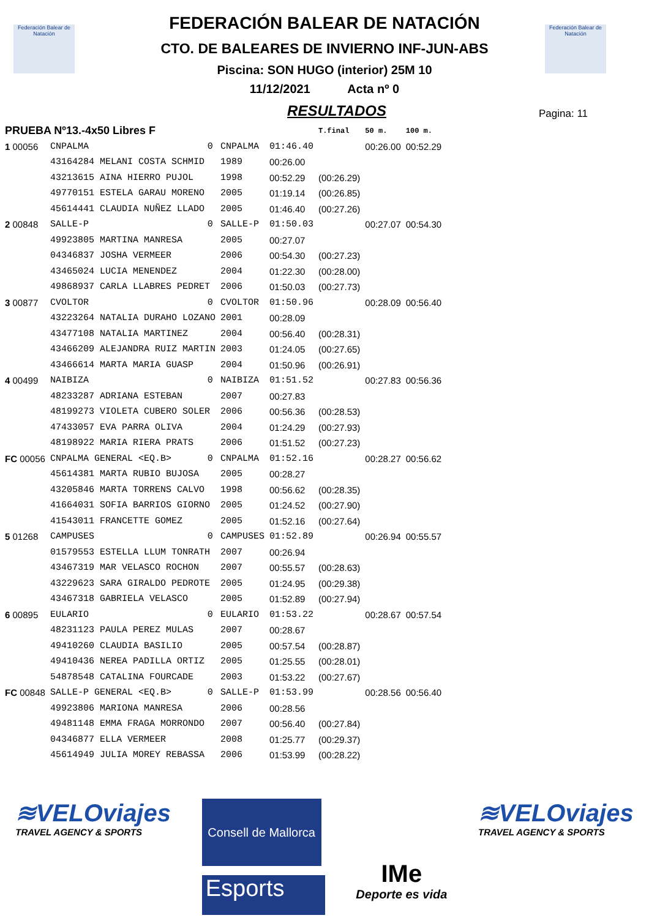Federación Balear de Natación
Federación Balear de Natación
FEDERACIÓN BALEAR DE NATACIÓN
CTO. DE BALEARES DE INVIERNO INF-JUN-ABS
Piscina: SON HUGO (interior) 25M 10
11/12/2021 Acta nº 0
RESULTADOS
Pagina: 11
| PRUEBA Nº13.-4x50 Libres F | | | | | T.final | 50 m. | 100 m. |
| 1 00056 | CNPALMA | 0 | CNPALMA | 01:46.40 | | 00:26.00 | 00:52.29 |
| | 43164284 MELANI COSTA SCHMID | | 1989 | 00:26.00 | | | |
| | 43213615 AINA HIERRO PUJOL | | 1998 | 00:52.29 | (00:26.29) | | |
| | 49770151 ESTELA GARAU MORENO | | 2005 | 01:19.14 | (00:26.85) | | |
| | 45614441 CLAUDIA NUÑEZ LLADO | | 2005 | 01:46.40 | (00:27.26) | | |
| 2 00848 | SALLE-P | 0 | SALLE-P | 01:50.03 | | 00:27.07 | 00:54.30 |
| | 49923805 MARTINA MANRESA | | 2005 | 00:27.07 | | | |
| | 04346837 JOSHA VERMEER | | 2006 | 00:54.30 | (00:27.23) | | |
| | 43465024 LUCIA MENENDEZ | | 2004 | 01:22.30 | (00:28.00) | | |
| | 49868937 CARLA LLABRES PEDRET | | 2006 | 01:50.03 | (00:27.73) | | |
| 3 00877 | CVOLTOR | 0 | CVOLTOR | 01:50.96 | | 00:28.09 | 00:56.40 |
| | 43223264 NATALIA DURAHO LOZANO | | 2001 | 00:28.09 | | | |
| | 43477108 NATALIA MARTINEZ | | 2004 | 00:56.40 | (00:28.31) | | |
| | 43466209 ALEJANDRA RUIZ MARTIN | | 2003 | 01:24.05 | (00:27.65) | | |
| | 43466614 MARTA MARIA GUASP | | 2004 | 01:50.96 | (00:26.91) | | |
| 4 00499 | NAIBIZA | 0 | NAIBIZA | 01:51.52 | | 00:27.83 | 00:56.36 |
| | 48233287 ADRIANA ESTEBAN | | 2007 | 00:27.83 | | | |
| | 48199273 VIOLETA CUBERO SOLER | | 2006 | 00:56.36 | (00:28.53) | | |
| | 47433057 EVA PARRA OLIVA | | 2004 | 01:24.29 | (00:27.93) | | |
| | 48198922 MARIA RIERA PRATS | | 2006 | 01:51.52 | (00:27.23) | | |
| FC 00056 | CNPALMA GENERAL <EQ.B> | 0 | CNPALMA | 01:52.16 | | 00:28.27 | 00:56.62 |
| | 45614381 MARTA RUBIO BUJOSA | | 2005 | 00:28.27 | | | |
| | 43205846 MARTA TORRENS CALVO | | 1998 | 00:56.62 | (00:28.35) | | |
| | 41664031 SOFIA BARRIOS GIORNO | | 2005 | 01:24.52 | (00:27.90) | | |
| | 41543011 FRANCETTE GOMEZ | | 2005 | 01:52.16 | (00:27.64) | | |
| 5 01268 | CAMPUSES | 0 | CAMPUSES | 01:52.89 | | 00:26.94 | 00:55.57 |
| | 01579553 ESTELLA LLUM TONRATH | | 2007 | 00:26.94 | | | |
| | 43467319 MAR VELASCO ROCHON | | 2007 | 00:55.57 | (00:28.63) | | |
| | 43229623 SARA GIRALDO PEDROTE | | 2005 | 01:24.95 | (00:29.38) | | |
| | 43467318 GABRIELA VELASCO | | 2005 | 01:52.89 | (00:27.94) | | |
| 6 00895 | EULARIO | 0 | EULARIO | 01:53.22 | | 00:28.67 | 00:57.54 |
| | 48231123 PAULA PEREZ MULAS | | 2007 | 00:28.67 | | | |
| | 49410260 CLAUDIA BASILIO | | 2005 | 00:57.54 | (00:28.87) | | |
| | 49410436 NEREA PADILLA ORTIZ | | 2005 | 01:25.55 | (00:28.01) | | |
| | 54878548 CATALINA FOURCADE | | 2003 | 01:53.22 | (00:27.67) | | |
| FC 00848 | SALLE-P GENERAL <EQ.B> | 0 | SALLE-P | 01:53.99 | | 00:28.56 | 00:56.40 |
| | 49923806 MARIONA MANRESA | | 2006 | 00:28.56 | | | |
| | 49481148 EMMA FRAGA MORRONDO | | 2007 | 00:56.40 | (00:27.84) | | |
| | 04346877 ELLA VERMEER | | 2008 | 01:25.77 | (00:29.37) | | |
| | 45614949 JULIA MOREY REBASSA | | 2006 | 01:53.99 | (00:28.22) | | |
≋VELOviajes
TRAVEL AGENCY & SPORTS
Consell de Mallorca
Esports
IMe
Deporte es vida
≋VELOviajes
TRAVEL AGENCY & SPORTS